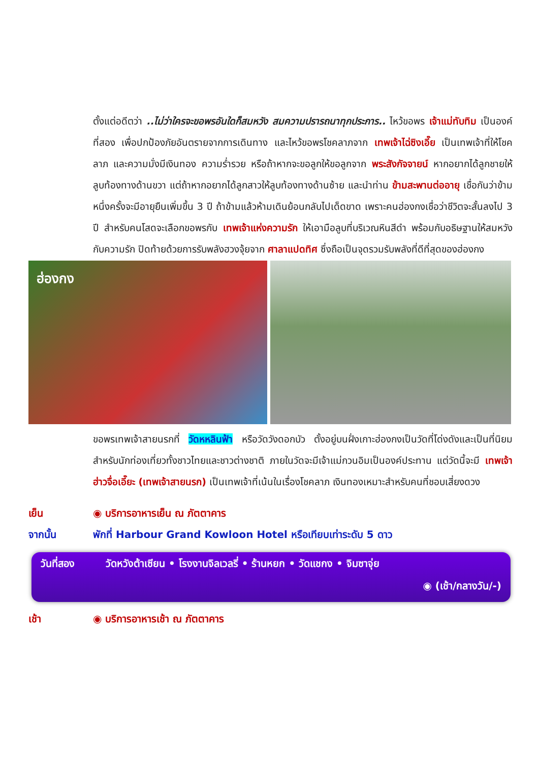ตั้งแต่อดีตว่า ..ไม่ว่าใครจะขอพรอันใดก็สมหวัง สมความปรารถนาทุกประการ.. ไหว้ขอพร เจ้าแม่ทับทิม เป็นองค์ที่สอง เพื่อปกป้องภัยอันตรายจากการเดินทาง และไหว้ขอพรโชคลาภจาก เทพเจ้าไฉ่ซิงเอี๊ย เป็นเทพเจ้าที่ให้โชคลาภ และความมั่งมีเงินทอง ความร่ำรวย หรือถ้าหากจะขอลูกให้ขอลูกจาก พระสังกัจจายน์ หากอยากได้ลูกชายให้ลูบท้องทางด้านขวา แต่ถ้าหากอยากได้ลูกสาวให้ลูบท้องทางด้านซ้าย และนำท่าน ข้ามสะพานต่ออายุ เชื่อกันว่าข้ามหนึ่งครั้งจะมีอายุยืนเพิ่มขึ้น 3 ปี ถ้าข้ามแล้วห้ามเดินย้อนกลับไปเด็ดขาด เพราะคนฮ่องกงเชื่อว่าชีวิตจะสั้นลงไป 3 ปี สำหรับคนโสดจะเลือกขอพรกับ เทพเจ้าแห่งความรัก ให้เอามือลูบที่บริเวณหินสีดำ พร้อมกับอธิษฐานให้สมหวังกับความรัก ปิดท้ายด้วยการรับพลังฮวงจุ้ยจาก ศาลาแปดทิศ ซึ่งถือเป็นจุดรวมรับพลังที่ดีที่สุดของฮ่องกง
ฮ่องกง
ขอพรเทพเจ้าสายนรกที่ วัดหหลินฟ้า หรือวัดวังดอกบัว ตั้งอยู่บนฝั่งเกาะฮ่องกงเป็นวัดที่โด่งดังและเป็นที่นิยมสำหรับนักท่องเที่ยวทั้งชาวไทยและชาวต่างชาติ ภายในวัดจะมีเจ้าแม่กวนอิมเป็นองค์ประทาน แต่วัดนี้จะมี เทพเจ้าฮ่าวจื่อเอี๊ยะ (เทพเจ้าสายนรก) เป็นเทพเจ้าที่เน้นในเรื่องโชคลาภ เงินทองเหมาะสำหรับคนที่ชอบเสี่ยงดวง
เย็น ◉ บริการอาหารเย็น ณ ภัตตาคาร
จากนั้น พักที่ Harbour Grand Kowloon Hotel หรือเทียบเท่าระดับ 5 ดาว
วันที่สอง วัดหวังต้าเซียน • โรงงานจิลเวลรี่ • ร้านหยก • วัดแชกง • จิมซาจุ่ย
◉ (เช้า/กลางวัน/-)
เช้า ◉ บริการอาหารเช้า ณ ภัตตาคาร